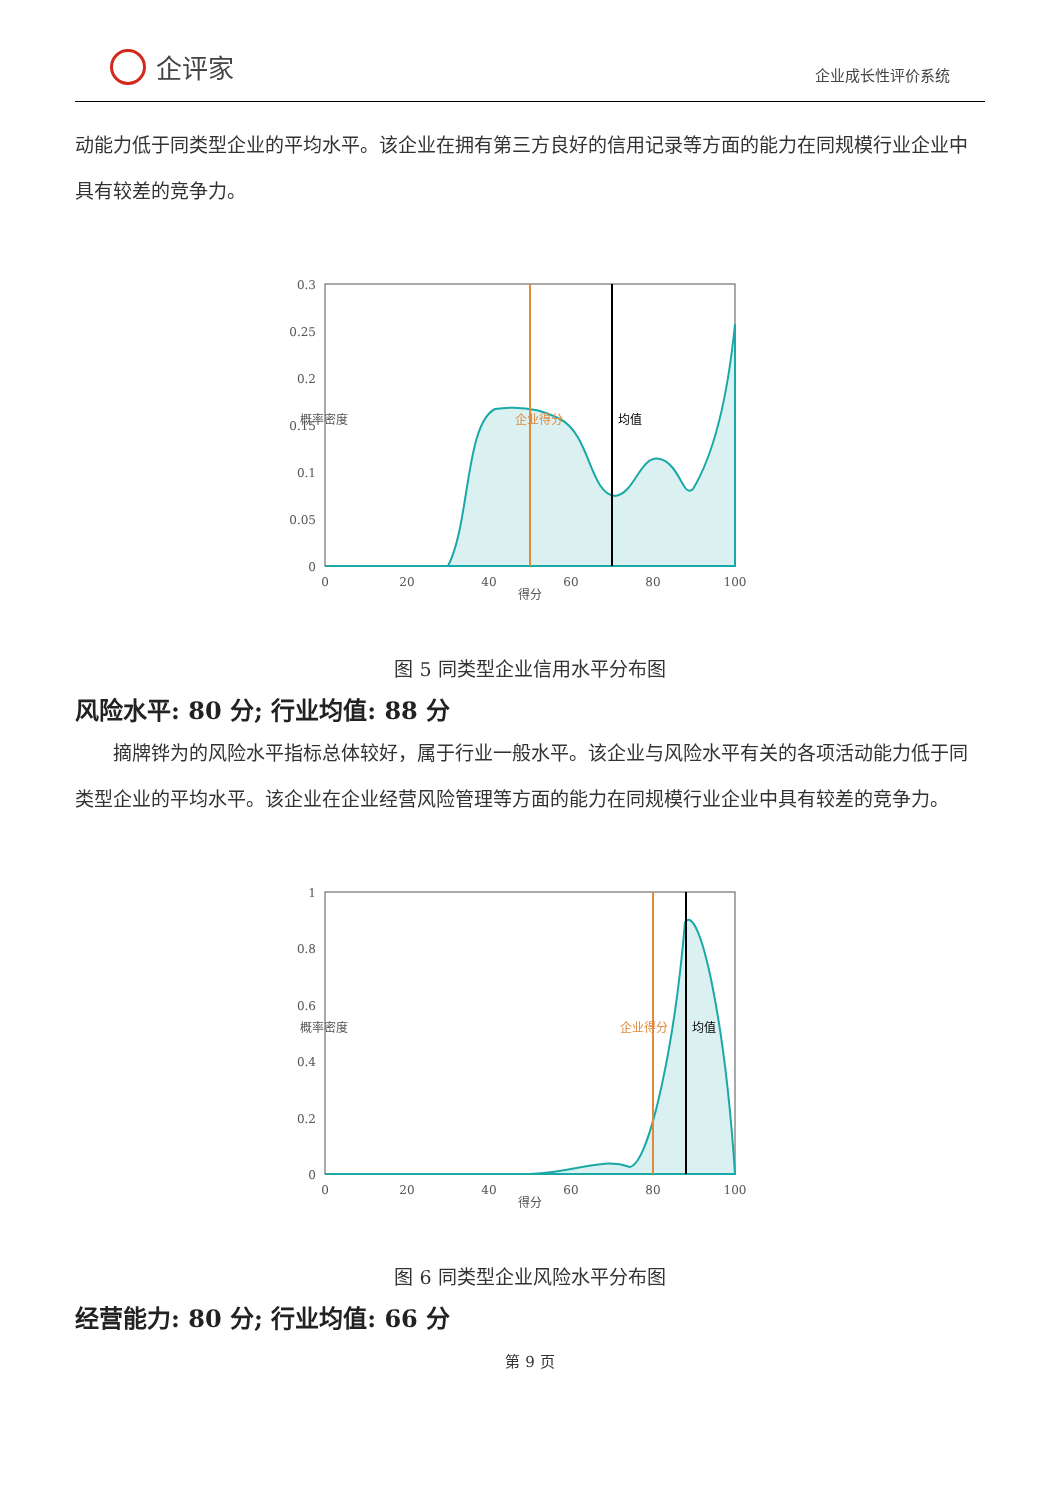企评家
企业成长性评价系统
动能力低于同类型企业的平均水平。该企业在拥有第三方良好的信用记录等方面的能力在同规模行业企业中具有较差的竞争力。
0.3
0.25
0.2
0.15
0.1
0.05
0
0
20
40
60
80
100
得分
概率密度
企业得分
均值
图 5 同类型企业信用水平分布图
风险水平: 80 分; 行业均值: 88 分
摘牌铧为的风险水平指标总体较好，属于行业一般水平。该企业与风险水平有关的各项活动能力低于同类型企业的平均水平。该企业在企业经营风险管理等方面的能力在同规模行业企业中具有较差的竞争力。
1
0.8
0.6
0.4
0.2
0
0
20
40
60
80
100
得分
概率密度
企业得分
均值
图 6 同类型企业风险水平分布图
经营能力: 80 分; 行业均值: 66 分
第 9 页